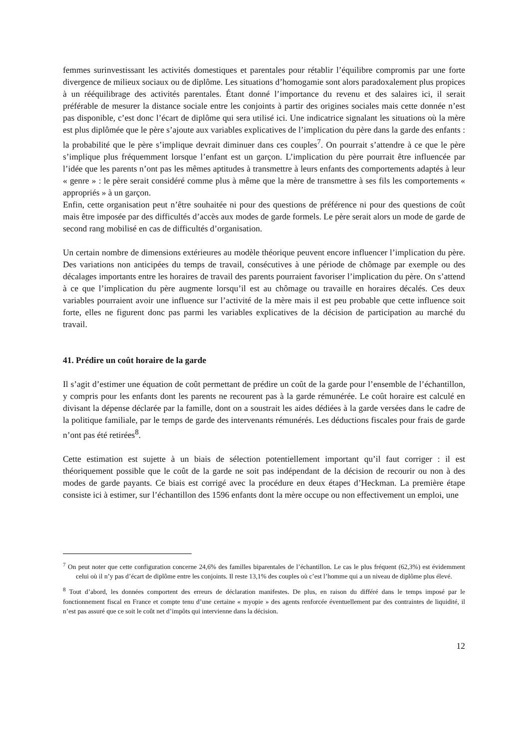femmes surinvestissant les activités domestiques et parentales pour rétablir l’équilibre compromis par une forte divergence de milieux sociaux ou de diplôme. Les situations d’homogamie sont alors paradoxalement plus propices à un rééquilibrage des activités parentales. Étant donné l’importance du revenu et des salaires ici, il serait préférable de mesurer la distance sociale entre les conjoints à partir des origines sociales mais cette donnée n’est pas disponible, c’est donc l’écart de diplôme qui sera utilisé ici. Une indicatrice signalant les situations où la mère est plus diplômée que le père s’ajoute aux variables explicatives de l’implication du père dans la garde des enfants : la probabilité que le père s’implique devrait diminuer dans ces couples<sup>7</sup>. On pourrait s’attendre à ce que le père s’implique plus fréquemment lorsque l’enfant est un garçon. L’implication du père pourrait être influencée par l’idée que les parents n’ont pas les mêmes aptitudes à transmettre à leurs enfants des comportements adaptés à leur « genre » : le père serait considéré comme plus à même que la mère de transmettre à ses fils les comportements « appropriés » à un garçon.
Enfin, cette organisation peut n’être souhaitée ni pour des questions de préférence ni pour des questions de coût mais être imposée par des difficultés d’accès aux modes de garde formels. Le père serait alors un mode de garde de second rang mobilisé en cas de difficultés d’organisation.
Un certain nombre de dimensions extérieures au modèle théorique peuvent encore influencer l’implication du père. Des variations non anticipées du temps de travail, consécutives à une période de chômage par exemple ou des décalages importants entre les horaires de travail des parents pourraient favoriser l’implication du père. On s’attend à ce que l’implication du père augmente lorsqu’il est au chômage ou travaille en horaires décalés. Ces deux variables pourraient avoir une influence sur l’activité de la mère mais il est peu probable que cette influence soit forte, elles ne figurent donc pas parmi les variables explicatives de la décision de participation au marché du travail.
41. Prédire un coût horaire de la garde
Il s’agit d’estimer une équation de coût permettant de prédire un coût de la garde pour l’ensemble de l’échantillon, y compris pour les enfants dont les parents ne recourent pas à la garde rémunérée. Le coût horaire est calculé en divisant la dépense déclarée par la famille, dont on a soustrait les aides dédiées à la garde versées dans le cadre de la politique familiale, par le temps de garde des intervenants rémunérés. Les déductions fiscales pour frais de garde n’ont pas été retirées<sup>8</sup>.
Cette estimation est sujette à un biais de sélection potentiellement important qu’il faut corriger : il est théoriquement possible que le coût de la garde ne soit pas indépendant de la décision de recourir ou non à des modes de garde payants. Ce biais est corrigé avec la procédure en deux étapes d’Heckman. La première étape consiste ici à estimer, sur l’échantillon des 1596 enfants dont la mère occupe ou non effectivement un emploi, une
<sup>7</sup> On peut noter que cette configuration concerne 24,6% des familles biparentales de l’échantillon. Le cas le plus fréquent (62,3%) est évidemment celui où il n’y pas d’écart de diplôme entre les conjoints. Il reste 13,1% des couples où c’est l’homme qui a un niveau de diplôme plus élevé.
<sup>8</sup> Tout d’abord, les données comportent des erreurs de déclaration manifestes. De plus, en raison du différé dans le temps imposé par le fonctionnement fiscal en France et compte tenu d’une certaine « myopie » des agents renforcée éventuellement par des contraintes de liquidité, il n’est pas assuré que ce soit le coût net d’impôts qui intervienne dans la décision.
12